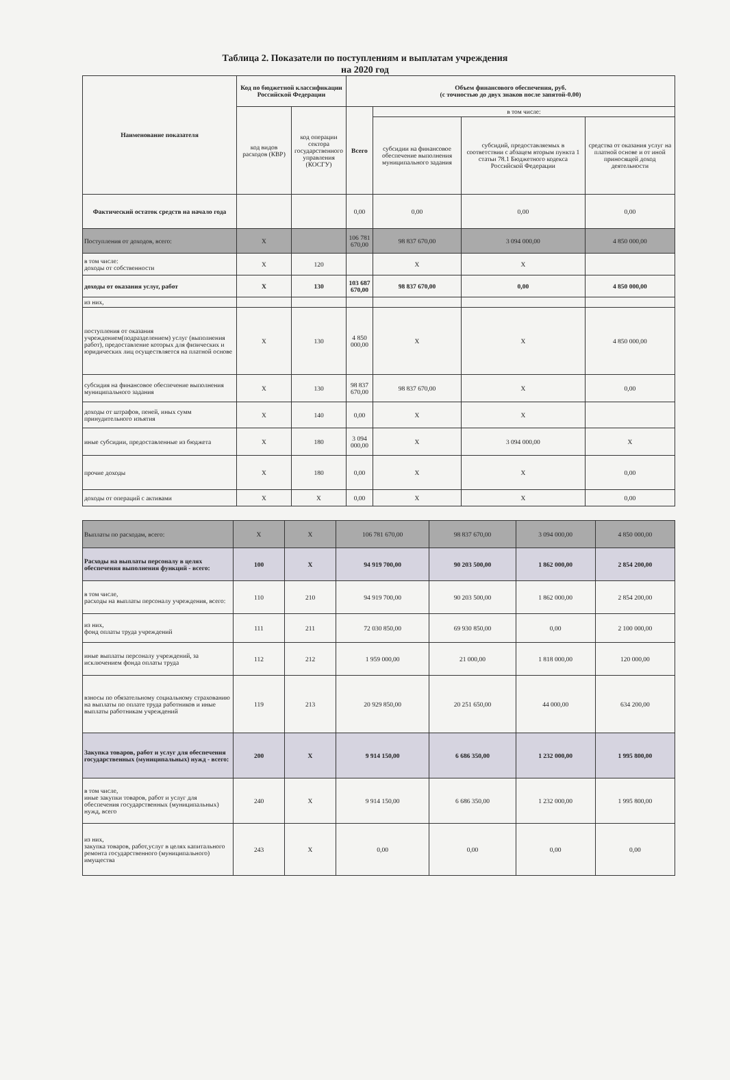Таблица 2. Показатели по поступлениям и выплатам учреждения
на 2020 год
| Наименование показателя | Код по бюджетной классификации Российской Федерации | | Объем финансового обеспечения, руб. (с точностью до двух знаков после запятой-0.00) | | | |
| --- | --- | --- | --- | --- | --- | --- |
| | код видов расходов (КВР) | код операции сектора государственного управления (КОСГУ) | Всего | в том числе: | | |
| | | | | субсидии на финансовое обеспечение выполнения муниципального задания | субсидий, предоставляемых в соответствии с абзацем вторым пункта 1 статьи 78.1 Бюджетного кодекса Российской Федерации | средства от оказания услуг на платной основе и от иной приносящей доход деятельности |
| Фактический остаток средств на начало года | | | 0,00 | 0,00 | 0,00 | 0,00 |
| Поступления от доходов, всего: | X | | 106 781 670,00 | 98 837 670,00 | 3 094 000,00 | 4 850 000,00 |
| в том числе: доходы от собственности | X | 120 | | X | X | |
| доходы от оказания услуг, работ | X | 130 | 103 687 670,00 | 98 837 670,00 | 0,00 | 4 850 000,00 |
| из них, | | | | | | |
| поступления от оказания учреждением(подразделением) услуг (выполнения работ), предоставление которых для физических и юридических лиц осуществляется на платной основе | X | 130 | 4 850 000,00 | X | X | 4 850 000,00 |
| субсидия на финансовое обеспечение выполнения муниципального задания | X | 130 | 98 837 670,00 | 98 837 670,00 | X | 0,00 |
| доходы от штрафов, пеней, иных сумм принудительного изъятия | X | 140 | 0,00 | X | X | |
| иные субсидии, предоставленные из бюджета | X | 180 | 3 094 000,00 | X | 3 094 000,00 | X |
| прочие доходы | X | 180 | 0,00 | X | X | 0,00 |
| доходы от операций с активами | X | X | 0,00 | X | X | 0,00 |
| Выплаты по расходам, всего: | X | X | 106 781 670,00 | 98 837 670,00 | 3 094 000,00 | 4 850 000,00 |
| Расходы на выплаты персоналу в целях обеспечения выполнения функций - всего: | 100 | X | 94 919 700,00 | 90 203 500,00 | 1 862 000,00 | 2 854 200,00 |
| в том числе, расходы на выплаты персоналу учреждения, всего: | 110 | 210 | 94 919 700,00 | 90 203 500,00 | 1 862 000,00 | 2 854 200,00 |
| из них, фонд оплаты труда учреждений | 111 | 211 | 72 030 850,00 | 69 930 850,00 | 0,00 | 2 100 000,00 |
| иные выплаты персоналу учреждений, за исключением фонда оплаты труда | 112 | 212 | 1 959 000,00 | 21 000,00 | 1 818 000,00 | 120 000,00 |
| взносы по обязательному социальному страхованию на выплаты по оплате труда работников и иные выплаты работникам учреждений | 119 | 213 | 20 929 850,00 | 20 251 650,00 | 44 000,00 | 634 200,00 |
| Закупка товаров, работ и услуг для обеспечения государственных (муниципальных) нужд - всего: | 200 | X | 9 914 150,00 | 6 686 350,00 | 1 232 000,00 | 1 995 800,00 |
| в том числе, иные закупки товаров, работ и услуг для обеспечения государственных (муниципальных) нужд, всего | 240 | X | 9 914 150,00 | 6 686 350,00 | 1 232 000,00 | 1 995 800,00 |
| из них, закупка товаров, работ,услуг в целях капитального ремонта государственного (муниципального) имущества | 243 | X | 0,00 | 0,00 | 0,00 | 0,00 |